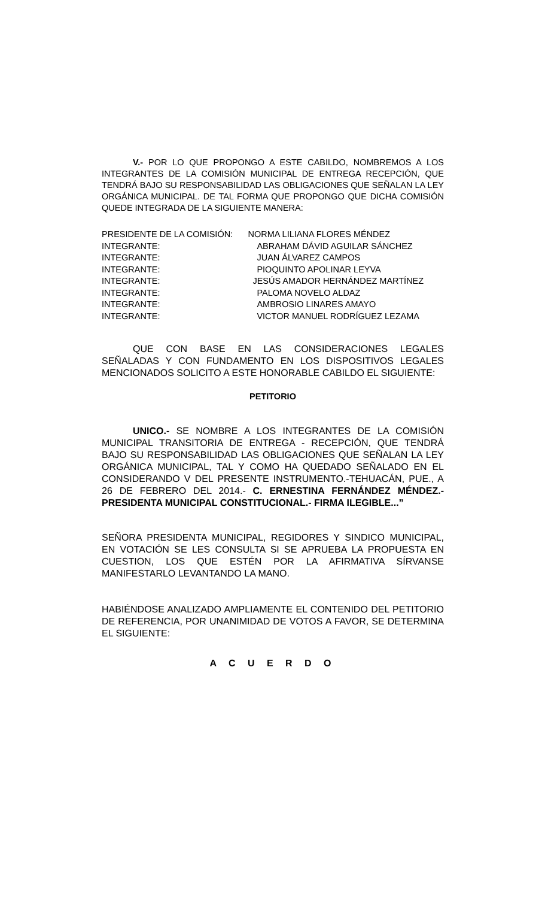V.- POR LO QUE PROPONGO A ESTE CABILDO, NOMBREMOS A LOS INTEGRANTES DE LA COMISIÓN MUNICIPAL DE ENTREGA RECEPCIÓN, QUE TENDRÁ BAJO SU RESPONSABILIDAD LAS OBLIGACIONES QUE SEÑALAN LA LEY ORGÁNICA MUNICIPAL. DE TAL FORMA QUE PROPONGO QUE DICHA COMISIÓN QUEDE INTEGRADA DE LA SIGUIENTE MANERA:
| PRESIDENTE DE LA COMISIÓN: | NORMA LILIANA FLORES MÉNDEZ |
| INTEGRANTE: | ABRAHAM DÁVID AGUILAR SÁNCHEZ |
| INTEGRANTE: | JUAN ÁLVAREZ CAMPOS |
| INTEGRANTE: | PIOQUINTO APOLINAR LEYVA |
| INTEGRANTE: | JESÚS AMADOR HERNÁNDEZ MARTÍNEZ |
| INTEGRANTE: | PALOMA NOVELO ALDAZ |
| INTEGRANTE: | AMBROSIO LINARES AMAYO |
| INTEGRANTE: | VICTOR MANUEL RODRÍGUEZ LEZAMA |
QUE CON BASE EN LAS CONSIDERACIONES LEGALES SEÑALADAS Y CON FUNDAMENTO EN LOS DISPOSITIVOS LEGALES MENCIONADOS SOLICITO A ESTE HONORABLE CABILDO EL SIGUIENTE:
PETITORIO
UNICO.- SE NOMBRE A LOS INTEGRANTES DE LA COMISIÓN MUNICIPAL TRANSITORIA DE ENTREGA - RECEPCIÓN, QUE TENDRÁ BAJO SU RESPONSABILIDAD LAS OBLIGACIONES QUE SEÑALAN LA LEY ORGÁNICA MUNICIPAL, TAL Y COMO HA QUEDADO SEÑALADO EN EL CONSIDERANDO V DEL PRESENTE INSTRUMENTO.-TEHUACÁN, PUE., A 26 DE FEBRERO DEL 2014.- C. ERNESTINA FERNÁNDEZ MÉNDEZ.- PRESIDENTA MUNICIPAL CONSTITUCIONAL.- FIRMA ILEGIBLE...”
SEÑORA PRESIDENTA MUNICIPAL, REGIDORES Y SINDICO MUNICIPAL, EN VOTACIÓN SE LES CONSULTA SI SE APRUEBA LA PROPUESTA EN CUESTION, LOS QUE ESTÉN POR LA AFIRMATIVA SÍRVANSE MANIFESTARLO LEVANTANDO LA MANO.
HABIÉNDOSE ANALIZADO AMPLIAMENTE EL CONTENIDO DEL PETITORIO DE REFERENCIA, POR UNANIMIDAD DE VOTOS A FAVOR, SE DETERMINA EL SIGUIENTE:
A C U E R D O